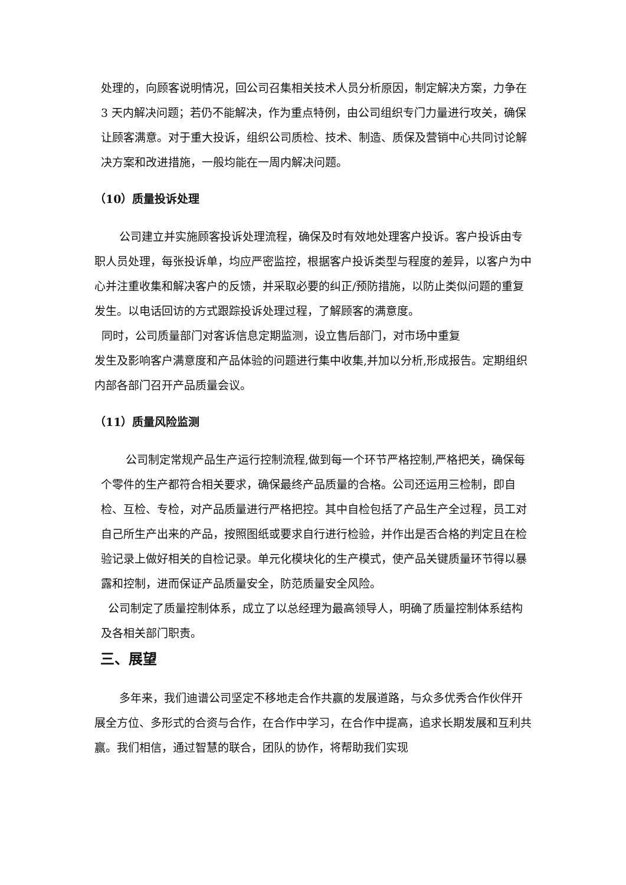处理的，向顾客说明情况，回公司召集相关技术人员分析原因，制定解决方案，力争在 3 天内解决问题；若仍不能解决，作为重点特例，由公司组织专门力量进行攻关，确保让顾客满意。对于重大投诉，组织公司质检、技术、制造、质保及营销中心共同讨论解决方案和改进措施，一般均能在一周内解决问题。
（10）质量投诉处理
公司建立并实施顾客投诉处理流程，确保及时有效地处理客户投诉。客户投诉由专职人员处理，每张投诉单，均应严密监控，根据客户投诉类型与程度的差异，以客户为中心并注重收集和解决客户的反馈，并采取必要的纠正/预防措施，以防止类似问题的重复发生。以电话回访的方式跟踪投诉处理过程，了解顾客的满意度。
同时，公司质量部门对客诉信息定期监测，设立售后部门，对市场中重复
发生及影响客户满意度和产品体验的问题进行集中收集,并加以分析,形成报告。定期组织内部各部门召开产品质量会议。
（11）质量风险监测
公司制定常规产品生产运行控制流程,做到每一个环节严格控制,严格把关，确保每个零件的生产都符合相关要求，确保最终产品质量的合格。公司还运用三检制，即自检、互检、专检，对产品质量进行严格把控。其中自检包括了产品生产全过程，员工对自己所生产出来的产品，按照图纸或要求自行进行检验，并作出是否合格的判定且在检验记录上做好相关的自检记录。单元化模块化的生产模式，使产品关键质量环节得以暴露和控制，进而保证产品质量安全，防范质量安全风险。
公司制定了质量控制体系，成立了以总经理为最高领导人，明确了质量控制体系结构及各相关部门职责。
三、展望
多年来，我们迪谱公司坚定不移地走合作共赢的发展道路，与众多优秀合作伙伴开展全方位、多形式的合资与合作，在合作中学习，在合作中提高，追求长期发展和互利共赢。我们相信，通过智慧的联合，团队的协作，将帮助我们实现